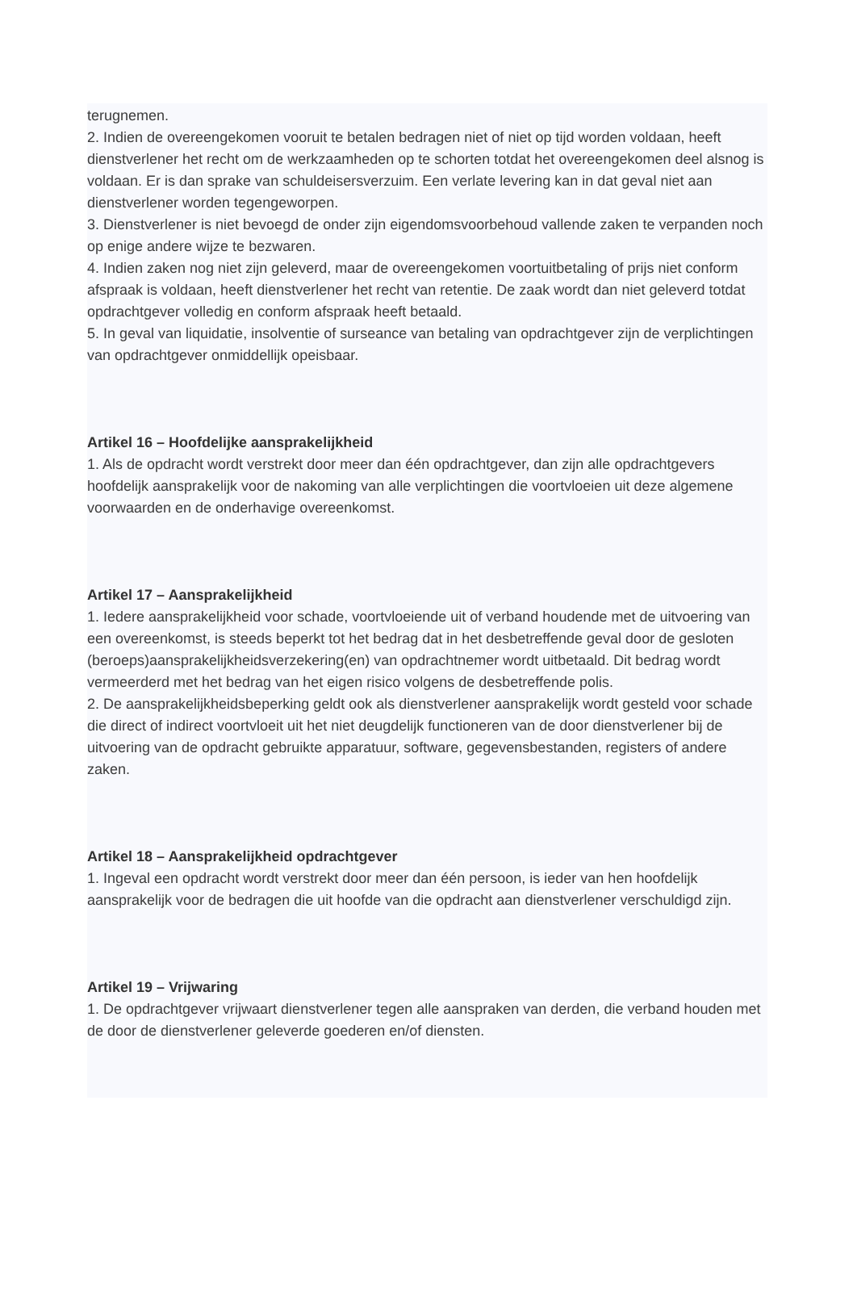terugnemen.
2. Indien de overeengekomen vooruit te betalen bedragen niet of niet op tijd worden voldaan, heeft dienstverlener het recht om de werkzaamheden op te schorten totdat het overeengekomen deel alsnog is voldaan. Er is dan sprake van schuldeisersverzuim. Een verlate levering kan in dat geval niet aan dienstverlener worden tegengeworpen.
3. Dienstverlener is niet bevoegd de onder zijn eigendomsvoorbehoud vallende zaken te verpanden noch op enige andere wijze te bezwaren.
4. Indien zaken nog niet zijn geleverd, maar de overeengekomen voortuitbetaling of prijs niet conform afspraak is voldaan, heeft dienstverlener het recht van retentie. De zaak wordt dan niet geleverd totdat opdrachtgever volledig en conform afspraak heeft betaald.
5. In geval van liquidatie, insolventie of surseance van betaling van opdrachtgever zijn de verplichtingen van opdrachtgever onmiddellijk opeisbaar.
Artikel 16 – Hoofdelijke aansprakelijkheid
1. Als de opdracht wordt verstrekt door meer dan één opdrachtgever, dan zijn alle opdrachtgevers hoofdelijk aansprakelijk voor de nakoming van alle verplichtingen die voortvloeien uit deze algemene voorwaarden en de onderhavige overeenkomst.
Artikel 17 – Aansprakelijkheid
1. Iedere aansprakelijkheid voor schade, voortvloeiende uit of verband houdende met de uitvoering van een overeenkomst, is steeds beperkt tot het bedrag dat in het desbetreffende geval door de gesloten (beroeps)aansprakelijkheidsverzekering(en) van opdrachtnemer wordt uitbetaald. Dit bedrag wordt vermeerderd met het bedrag van het eigen risico volgens de desbetreffende polis.
2. De aansprakelijkheidsbeperking geldt ook als dienstverlener aansprakelijk wordt gesteld voor schade die direct of indirect voortvloeit uit het niet deugdelijk functioneren van de door dienstverlener bij de uitvoering van de opdracht gebruikte apparatuur, software, gegevensbestanden, registers of andere zaken.
Artikel 18 – Aansprakelijkheid opdrachtgever
1. Ingeval een opdracht wordt verstrekt door meer dan één persoon, is ieder van hen hoofdelijk aansprakelijk voor de bedragen die uit hoofde van die opdracht aan dienstverlener verschuldigd zijn.
Artikel 19 – Vrijwaring
1. De opdrachtgever vrijwaart dienstverlener tegen alle aanspraken van derden, die verband houden met de door de dienstverlener geleverde goederen en/of diensten.